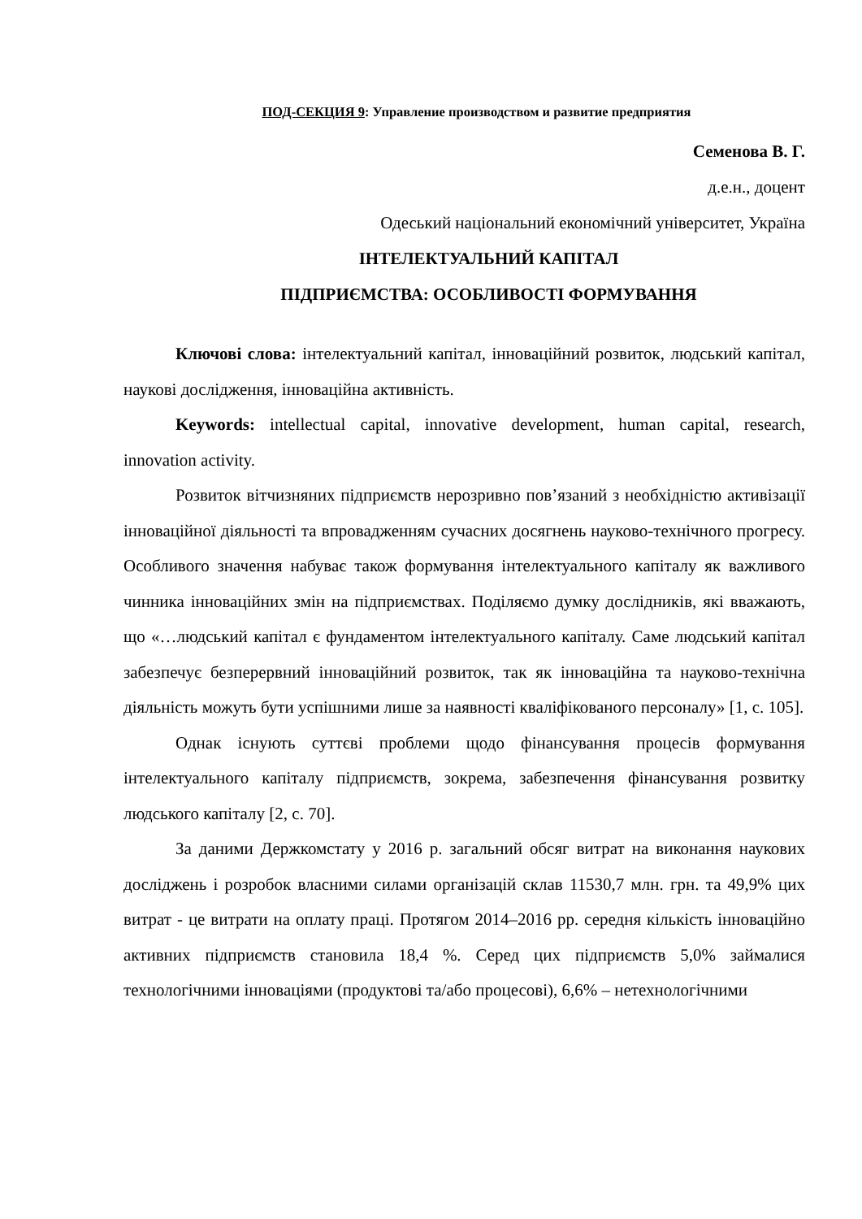ПОД-СЕКЦИЯ 9: Управление производством и развитие предприятия
Семенова В. Г.
д.е.н., доцент
Одеський національний економічний університет, Україна
ІНТЕЛЕКТУАЛЬНИЙ КАПІТАЛ
ПІДПРИЄМСТВА: ОСОБЛИВОСТІ ФОРМУВАННЯ
Ключові слова: інтелектуальний капітал, інноваційний розвиток, людський капітал, наукові дослідження, інноваційна активність.
Keywords: intellectual capital, innovative development, human capital, research, innovation activity.
Розвиток вітчизняних підприємств нерозривно пов’язаний з необхідністю активізації інноваційної діяльності та впровадженням сучасних досягнень науково-технічного прогресу. Особливого значення набуває також формування інтелектуального капіталу як важливого чинника інноваційних змін на підприємствах. Поділяємо думку дослідників, які вважають, що «…людський капітал є фундаментом інтелектуального капіталу. Саме людський капітал забезпечує безперервний інноваційний розвиток, так як інноваційна та науково-технічна діяльність можуть бути успішними лише за наявності кваліфікованого персоналу» [1, с. 105].
Однак існують суттєві проблеми щодо фінансування процесів формування інтелектуального капіталу підприємств, зокрема, забезпечення фінансування розвитку людського капіталу [2, с. 70].
За даними Держкомстату у 2016 р. загальний обсяг витрат на виконання наукових досліджень і розробок власними силами організацій склав 11530,7 млн. грн. та 49,9% цих витрат - це витрати на оплату праці. Протягом 2014–2016 рр. середня кількість інноваційно активних підприємств становила 18,4 %. Серед цих підприємств 5,0% займалися технологічними інноваціями (продуктові та/або процесові), 6,6% – нетехнологічними